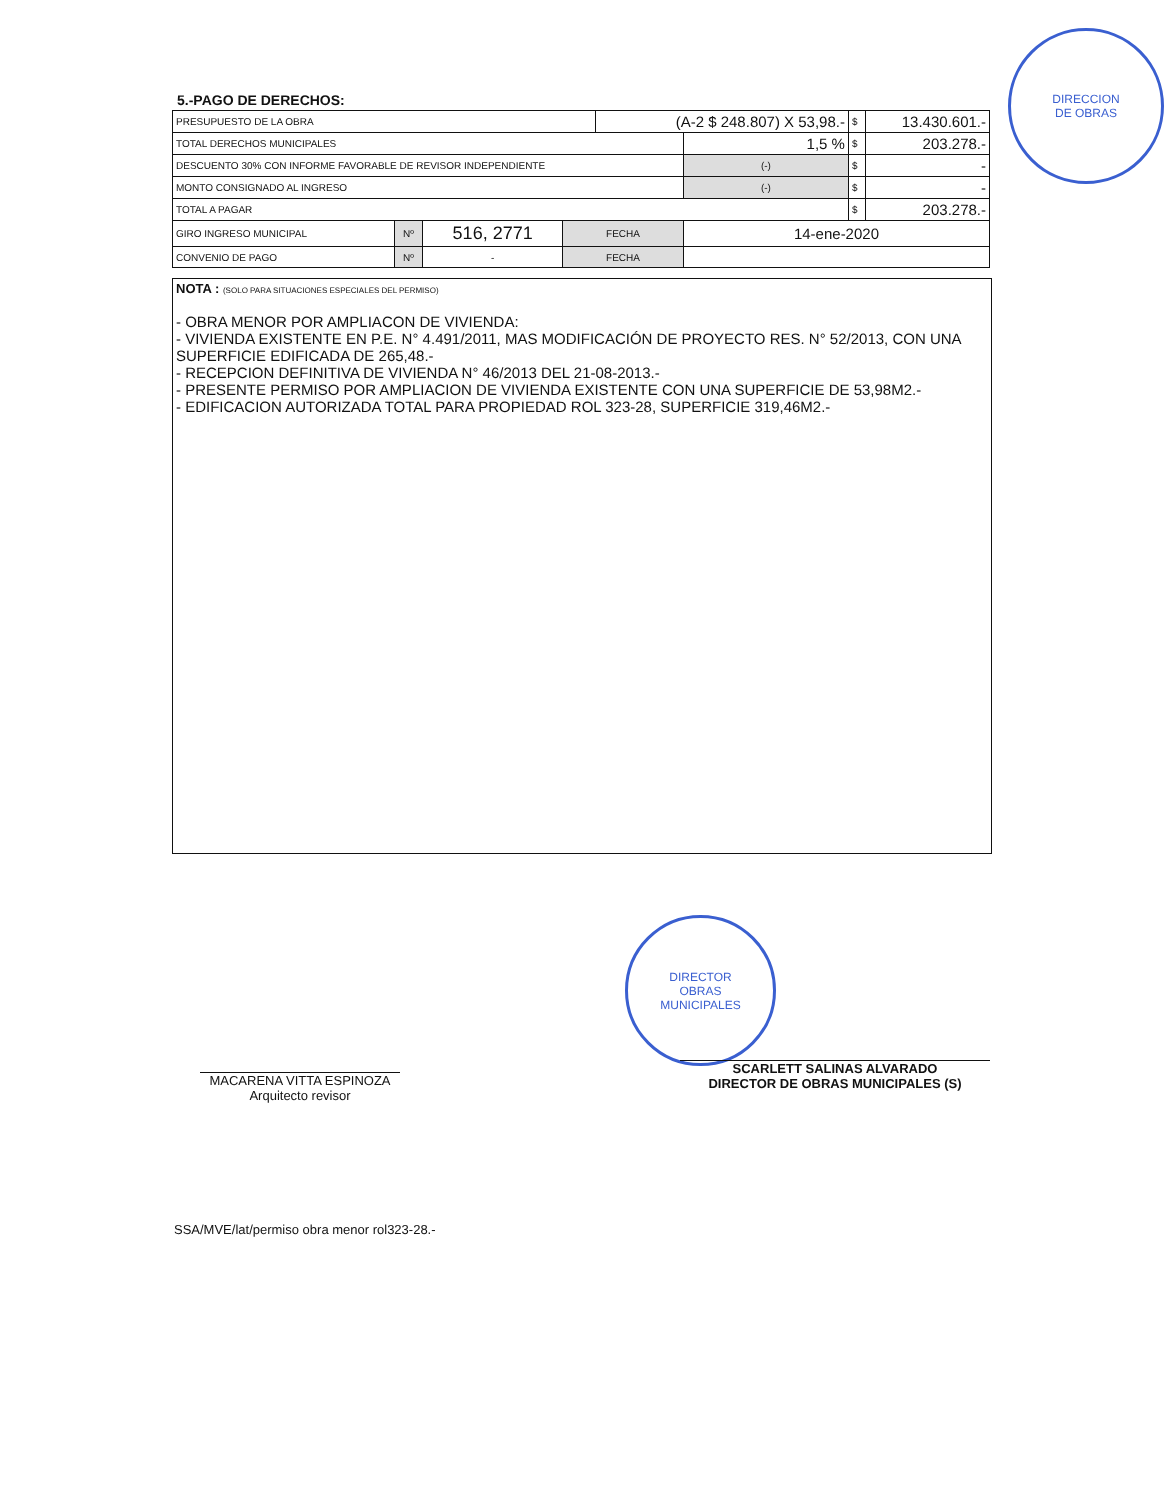DIRECCION
DE OBRAS
5.-PAGO DE DERECHOS:
| PRESUPUESTO DE LA OBRA | | | | (A-2 $ 248.807) X 53,98.- | | $ | 13.430.601.- |
| TOTAL DERECHOS MUNICIPALES | | | | | 1,5 % | $ | 203.278.- |
| DESCUENTO 30% CON INFORME FAVORABLE DE REVISOR INDEPENDIENTE | | | | | (-) | $ | - |
| MONTO CONSIGNADO AL INGRESO | | | | | (-) | $ | - |
| TOTAL A PAGAR | | | | | | $ | 203.278.- |
| GIRO INGRESO MUNICIPAL | Nº | 516, 2771 | FECHA | | 14-ene-2020 | | |
| CONVENIO DE PAGO | Nº | - | FECHA | | | | |
NOTA : (SOLO PARA SITUACIONES ESPECIALES DEL PERMISO)
- OBRA MENOR POR AMPLIACON DE VIVIENDA:
- VIVIENDA EXISTENTE EN P.E. N° 4.491/2011, MAS MODIFICACIÓN DE PROYECTO RES. N° 52/2013, CON UNA SUPERFICIE EDIFICADA DE 265,48.-
- RECEPCION DEFINITIVA DE VIVIENDA N° 46/2013 DEL 21-08-2013.-
- PRESENTE PERMISO POR AMPLIACION DE VIVIENDA EXISTENTE CON UNA SUPERFICIE DE 53,98M2.-
- EDIFICACION AUTORIZADA TOTAL PARA PROPIEDAD ROL 323-28, SUPERFICIE 319,46M2.-
DIRECTOR
OBRAS
MUNICIPALES
MACARENA VITTA ESPINOZA
Arquitecto revisor
SCARLETT SALINAS ALVARADO
DIRECTOR DE OBRAS MUNICIPALES (S)
SSA/MVE/lat/permiso obra menor rol323-28.-